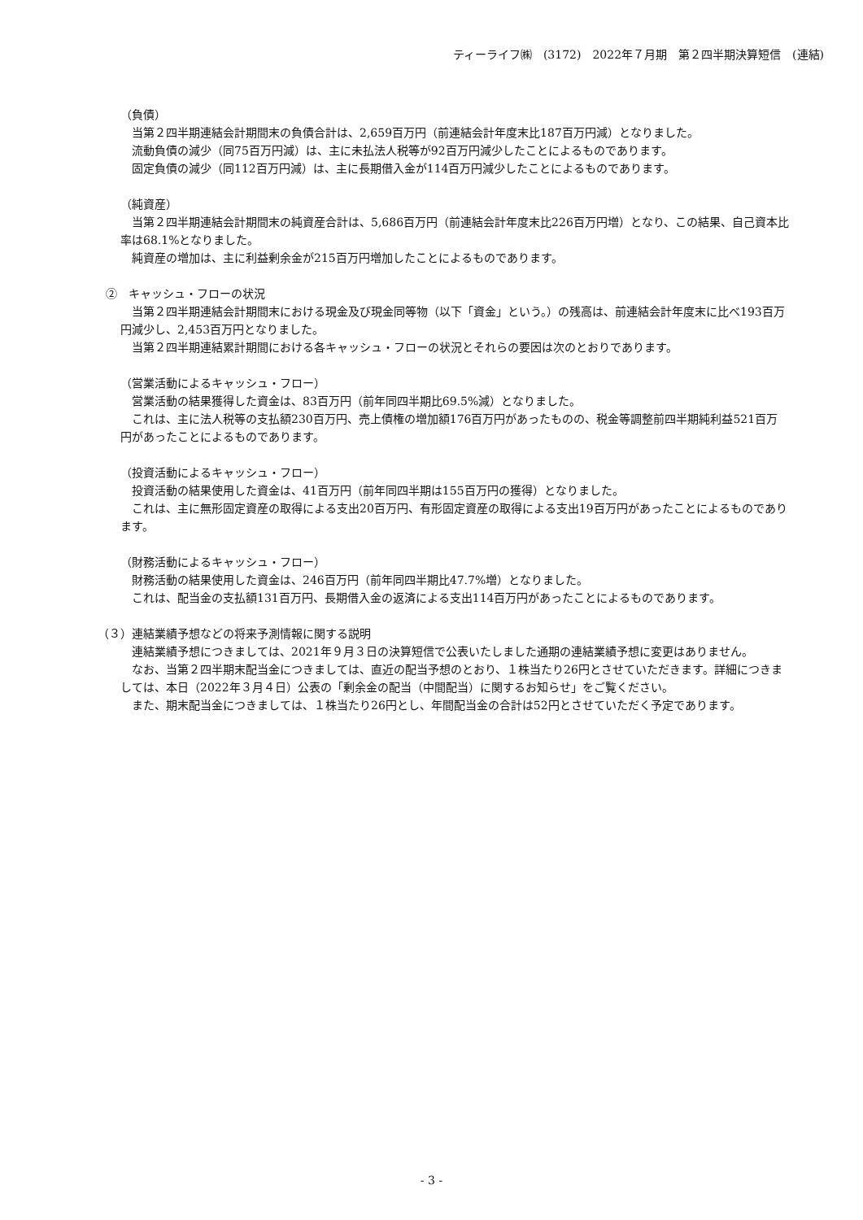ティーライフ㈱　(3172)　2022年７月期　第２四半期決算短信　(連結)
（負債）
当第２四半期連結会計期間末の負債合計は、2,659百万円（前連結会計年度末比187百万円減）となりました。
流動負債の減少（同75百万円減）は、主に未払法人税等が92百万円減少したことによるものであります。
固定負債の減少（同112百万円減）は、主に長期借入金が114百万円減少したことによるものであります。
（純資産）
当第２四半期連結会計期間末の純資産合計は、5,686百万円（前連結会計年度末比226百万円増）となり、この結果、自己資本比率は68.1%となりました。
純資産の増加は、主に利益剰余金が215百万円増加したことによるものであります。
②　キャッシュ・フローの状況
当第２四半期連結会計期間末における現金及び現金同等物（以下「資金」という。）の残高は、前連結会計年度末に比べ193百万円減少し、2,453百万円となりました。
当第２四半期連結累計期間における各キャッシュ・フローの状況とそれらの要因は次のとおりであります。
（営業活動によるキャッシュ・フロー）
営業活動の結果獲得した資金は、83百万円（前年同四半期比69.5%減）となりました。
これは、主に法人税等の支払額230百万円、売上債権の増加額176百万円があったものの、税金等調整前四半期純利益521百万円があったことによるものであります。
（投資活動によるキャッシュ・フロー）
投資活動の結果使用した資金は、41百万円（前年同四半期は155百万円の獲得）となりました。
これは、主に無形固定資産の取得による支出20百万円、有形固定資産の取得による支出19百万円があったことによるものであります。
（財務活動によるキャッシュ・フロー）
財務活動の結果使用した資金は、246百万円（前年同四半期比47.7%増）となりました。
これは、配当金の支払額131百万円、長期借入金の返済による支出114百万円があったことによるものであります。
（３）連結業績予想などの将来予測情報に関する説明
連結業績予想につきましては、2021年９月３日の決算短信で公表いたしました通期の連結業績予想に変更はありません。
なお、当第２四半期末配当金につきましては、直近の配当予想のとおり、１株当たり26円とさせていただきます。詳細につきましては、本日（2022年３月４日）公表の「剰余金の配当（中間配当）に関するお知らせ」をご覧ください。
また、期末配当金につきましては、１株当たり26円とし、年間配当金の合計は52円とさせていただく予定であります。
- 3 -